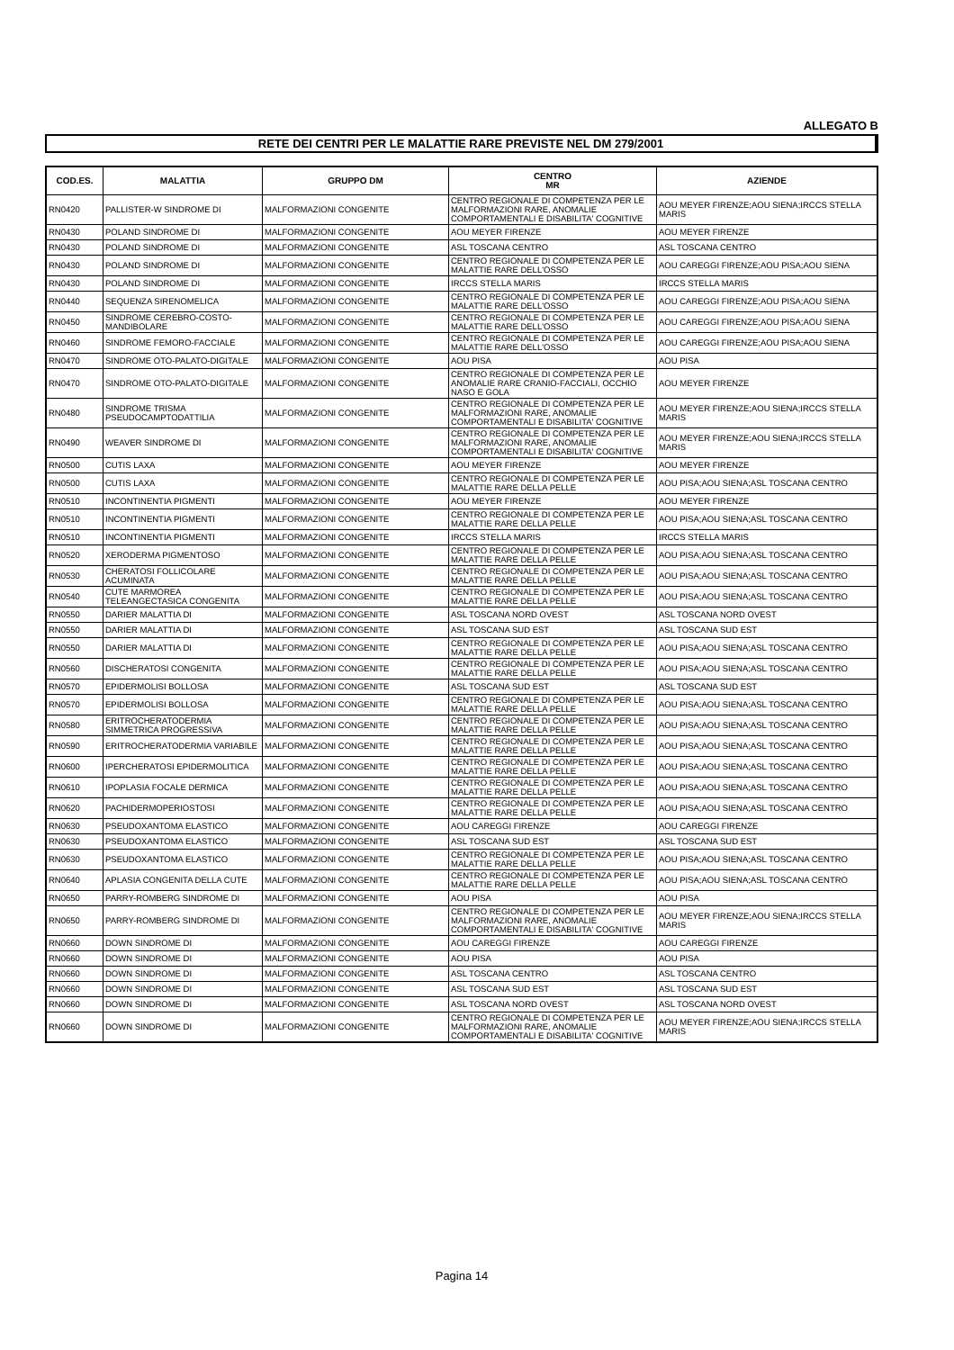ALLEGATO B
RETE DEI CENTRI PER LE MALATTIE RARE PREVISTE NEL DM 279/2001
| COD.ES. | MALATTIA | GRUPPO DM | CENTRO MR | AZIENDE |
| --- | --- | --- | --- | --- |
| RN0420 | PALLISTER-W SINDROME DI | MALFORMAZIONI CONGENITE | CENTRO REGIONALE DI COMPETENZA PER LE MALFORMAZIONI RARE, ANOMALIE COMPORTAMENTALI E DISABILITA' COGNITIVE | AOU MEYER FIRENZE;AOU SIENA;IRCCS STELLA MARIS |
| RN0430 | POLAND SINDROME DI | MALFORMAZIONI CONGENITE | AOU MEYER FIRENZE | AOU MEYER FIRENZE |
| RN0430 | POLAND SINDROME DI | MALFORMAZIONI CONGENITE | ASL TOSCANA CENTRO | ASL TOSCANA CENTRO |
| RN0430 | POLAND SINDROME DI | MALFORMAZIONI CONGENITE | CENTRO REGIONALE DI COMPETENZA PER LE MALATTIE RARE DELL'OSSO | AOU CAREGGI FIRENZE;AOU PISA;AOU SIENA |
| RN0430 | POLAND SINDROME DI | MALFORMAZIONI CONGENITE | IRCCS STELLA MARIS | IRCCS STELLA MARIS |
| RN0440 | SEQUENZA SIRENOMELICA | MALFORMAZIONI CONGENITE | CENTRO REGIONALE DI COMPETENZA PER LE MALATTIE RARE DELL'OSSO | AOU CAREGGI FIRENZE;AOU PISA;AOU SIENA |
| RN0450 | SINDROME CEREBRO-COSTO-MANDIBOLARE | MALFORMAZIONI CONGENITE | CENTRO REGIONALE DI COMPETENZA PER LE MALATTIE RARE DELL'OSSO | AOU CAREGGI FIRENZE;AOU PISA;AOU SIENA |
| RN0460 | SINDROME FEMORO-FACCIALE | MALFORMAZIONI CONGENITE | CENTRO REGIONALE DI COMPETENZA PER LE MALATTIE RARE DELL'OSSO | AOU CAREGGI FIRENZE;AOU PISA;AOU SIENA |
| RN0470 | SINDROME OTO-PALATO-DIGITALE | MALFORMAZIONI CONGENITE | AOU PISA | AOU PISA |
| RN0470 | SINDROME OTO-PALATO-DIGITALE | MALFORMAZIONI CONGENITE | CENTRO REGIONALE DI COMPETENZA PER LE ANOMALIE RARE CRANIO-FACCIALI, OCCHIO NASO E GOLA | AOU MEYER FIRENZE |
| RN0480 | SINDROME TRISMA PSEUDOCAMPTODATTILIA | MALFORMAZIONI CONGENITE | CENTRO REGIONALE DI COMPETENZA PER LE MALFORMAZIONI RARE, ANOMALIE COMPORTAMENTALI E DISABILITA' COGNITIVE | AOU MEYER FIRENZE;AOU SIENA;IRCCS STELLA MARIS |
| RN0490 | WEAVER SINDROME DI | MALFORMAZIONI CONGENITE | CENTRO REGIONALE DI COMPETENZA PER LE MALFORMAZIONI RARE, ANOMALIE COMPORTAMENTALI E DISABILITA' COGNITIVE | AOU MEYER FIRENZE;AOU SIENA;IRCCS STELLA MARIS |
| RN0500 | CUTIS LAXA | MALFORMAZIONI CONGENITE | AOU MEYER FIRENZE | AOU MEYER FIRENZE |
| RN0500 | CUTIS LAXA | MALFORMAZIONI CONGENITE | CENTRO REGIONALE DI COMPETENZA PER LE MALATTIE RARE DELLA PELLE | AOU PISA;AOU SIENA;ASL TOSCANA CENTRO |
| RN0510 | INCONTINENTIA PIGMENTI | MALFORMAZIONI CONGENITE | AOU MEYER FIRENZE | AOU MEYER FIRENZE |
| RN0510 | INCONTINENTIA PIGMENTI | MALFORMAZIONI CONGENITE | CENTRO REGIONALE DI COMPETENZA PER LE MALATTIE RARE DELLA PELLE | AOU PISA;AOU SIENA;ASL TOSCANA CENTRO |
| RN0510 | INCONTINENTIA PIGMENTI | MALFORMAZIONI CONGENITE | IRCCS STELLA MARIS | IRCCS STELLA MARIS |
| RN0520 | XERODERMA PIGMENTOSO | MALFORMAZIONI CONGENITE | CENTRO REGIONALE DI COMPETENZA PER LE MALATTIE RARE DELLA PELLE | AOU PISA;AOU SIENA;ASL TOSCANA CENTRO |
| RN0530 | CHERATOSI FOLLICOLARE ACUMINATA | MALFORMAZIONI CONGENITE | CENTRO REGIONALE DI COMPETENZA PER LE MALATTIE RARE DELLA PELLE | AOU PISA;AOU SIENA;ASL TOSCANA CENTRO |
| RN0540 | CUTE MARMOREA TELEANGECTASICA CONGENITA | MALFORMAZIONI CONGENITE | CENTRO REGIONALE DI COMPETENZA PER LE MALATTIE RARE DELLA PELLE | AOU PISA;AOU SIENA;ASL TOSCANA CENTRO |
| RN0550 | DARIER MALATTIA DI | MALFORMAZIONI CONGENITE | ASL TOSCANA NORD OVEST | ASL TOSCANA NORD OVEST |
| RN0550 | DARIER MALATTIA DI | MALFORMAZIONI CONGENITE | ASL TOSCANA SUD EST | ASL TOSCANA SUD EST |
| RN0550 | DARIER MALATTIA DI | MALFORMAZIONI CONGENITE | CENTRO REGIONALE DI COMPETENZA PER LE MALATTIE RARE DELLA PELLE | AOU PISA;AOU SIENA;ASL TOSCANA CENTRO |
| RN0560 | DISCHERATOSI CONGENITA | MALFORMAZIONI CONGENITE | CENTRO REGIONALE DI COMPETENZA PER LE MALATTIE RARE DELLA PELLE | AOU PISA;AOU SIENA;ASL TOSCANA CENTRO |
| RN0570 | EPIDERMOLISI BOLLOSA | MALFORMAZIONI CONGENITE | ASL TOSCANA SUD EST | ASL TOSCANA SUD EST |
| RN0570 | EPIDERMOLISI BOLLOSA | MALFORMAZIONI CONGENITE | CENTRO REGIONALE DI COMPETENZA PER LE MALATTIE RARE DELLA PELLE | AOU PISA;AOU SIENA;ASL TOSCANA CENTRO |
| RN0580 | ERITROCHERATODERMIA SIMMETRICA PROGRESSIVA | MALFORMAZIONI CONGENITE | CENTRO REGIONALE DI COMPETENZA PER LE MALATTIE RARE DELLA PELLE | AOU PISA;AOU SIENA;ASL TOSCANA CENTRO |
| RN0590 | ERITROCHERATODERMIA VARIABILE | MALFORMAZIONI CONGENITE | CENTRO REGIONALE DI COMPETENZA PER LE MALATTIE RARE DELLA PELLE | AOU PISA;AOU SIENA;ASL TOSCANA CENTRO |
| RN0600 | IPERCHERATOSI EPIDERMOLITICA | MALFORMAZIONI CONGENITE | CENTRO REGIONALE DI COMPETENZA PER LE MALATTIE RARE DELLA PELLE | AOU PISA;AOU SIENA;ASL TOSCANA CENTRO |
| RN0610 | IPOPLASIA FOCALE DERMICA | MALFORMAZIONI CONGENITE | CENTRO REGIONALE DI COMPETENZA PER LE MALATTIE RARE DELLA PELLE | AOU PISA;AOU SIENA;ASL TOSCANA CENTRO |
| RN0620 | PACHIDERMOPERIOSTOSI | MALFORMAZIONI CONGENITE | CENTRO REGIONALE DI COMPETENZA PER LE MALATTIE RARE DELLA PELLE | AOU PISA;AOU SIENA;ASL TOSCANA CENTRO |
| RN0630 | PSEUDOXANTOMA ELASTICO | MALFORMAZIONI CONGENITE | AOU CAREGGI FIRENZE | AOU CAREGGI FIRENZE |
| RN0630 | PSEUDOXANTOMA ELASTICO | MALFORMAZIONI CONGENITE | ASL TOSCANA SUD EST | ASL TOSCANA SUD EST |
| RN0630 | PSEUDOXANTOMA ELASTICO | MALFORMAZIONI CONGENITE | CENTRO REGIONALE DI COMPETENZA PER LE MALATTIE RARE DELLA PELLE | AOU PISA;AOU SIENA;ASL TOSCANA CENTRO |
| RN0640 | APLASIA CONGENITA DELLA CUTE | MALFORMAZIONI CONGENITE | CENTRO REGIONALE DI COMPETENZA PER LE MALATTIE RARE DELLA PELLE | AOU PISA;AOU SIENA;ASL TOSCANA CENTRO |
| RN0650 | PARRY-ROMBERG SINDROME DI | MALFORMAZIONI CONGENITE | AOU PISA | AOU PISA |
| RN0650 | PARRY-ROMBERG SINDROME DI | MALFORMAZIONI CONGENITE | CENTRO REGIONALE DI COMPETENZA PER LE MALFORMAZIONI RARE, ANOMALIE COMPORTAMENTALI E DISABILITA' COGNITIVE | AOU MEYER FIRENZE;AOU SIENA;IRCCS STELLA MARIS |
| RN0660 | DOWN SINDROME DI | MALFORMAZIONI CONGENITE | AOU CAREGGI FIRENZE | AOU CAREGGI FIRENZE |
| RN0660 | DOWN SINDROME DI | MALFORMAZIONI CONGENITE | AOU PISA | AOU PISA |
| RN0660 | DOWN SINDROME DI | MALFORMAZIONI CONGENITE | ASL TOSCANA CENTRO | ASL TOSCANA CENTRO |
| RN0660 | DOWN SINDROME DI | MALFORMAZIONI CONGENITE | ASL TOSCANA SUD EST | ASL TOSCANA SUD EST |
| RN0660 | DOWN SINDROME DI | MALFORMAZIONI CONGENITE | ASL TOSCANA NORD OVEST | ASL TOSCANA NORD OVEST |
| RN0660 | DOWN SINDROME DI | MALFORMAZIONI CONGENITE | CENTRO REGIONALE DI COMPETENZA PER LE MALFORMAZIONI RARE, ANOMALIE COMPORTAMENTALI E DISABILITA' COGNITIVE | AOU MEYER FIRENZE;AOU SIENA;IRCCS STELLA MARIS |
Pagina 14